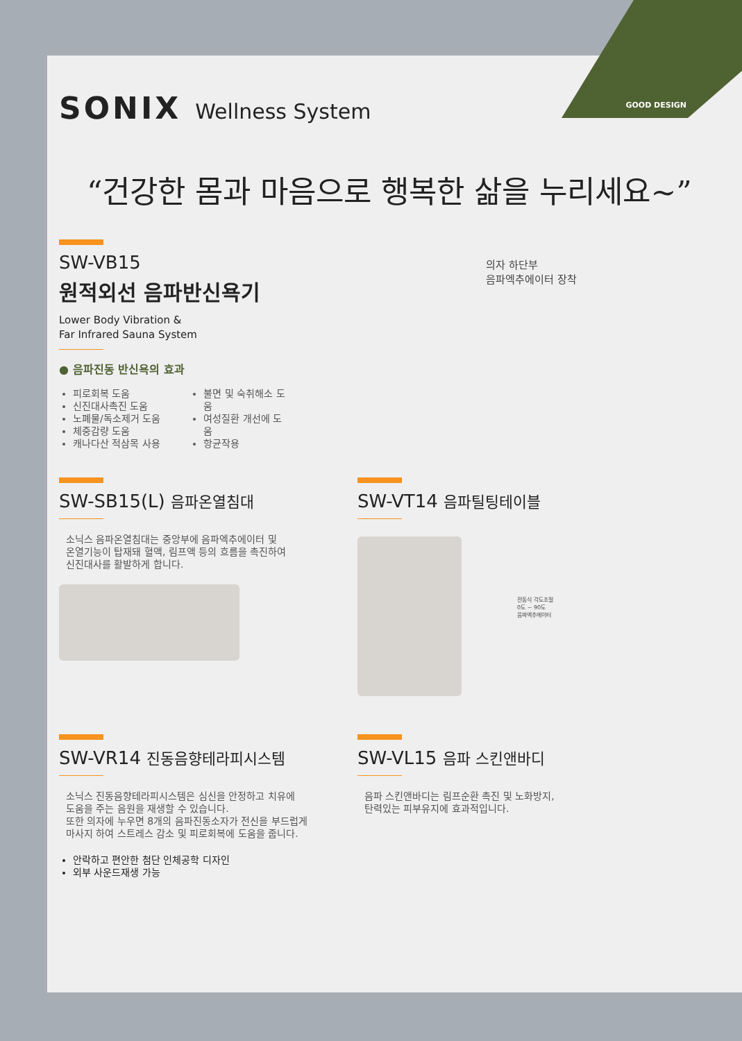GOOD DESIGN
SONIX Wellness System
“건강한 몸과 마음으로 행복한 삶을 누리세요~”
의자 하단부
음파엑추에이터 장착
SW-VB15
원적외선 음파반신욕기
Lower Body Vibration &
Far Infrared Sauna System
● 음파진동 반신욕의 효과
피로회복 도움
신진대사촉진 도움
노폐물/독소제거 도움
체중감량 도움
캐나다산 적삼목 사용
불면 및 숙취해소 도움
여성질환 개선에 도움
항균작용
SW-SB15(L) 음파온열침대
소닉스 음파온열침대는 중앙부에 음파엑추에이터 및
온열기능이 탑재돼 혈액, 림프액 등의 흐름을 촉진하여
신진대사를 활발하게 합니다.
SW-VT14 음파틸팅테이블
전동식 각도조절
0도 ~ 90도
음파엑추에이터
SW-VR14 진동음향테라피시스템
소닉스 진동음향테라피시스템은 심신을 안정하고 치유에
도움을 주는 음원을 재생할 수 있습니다.
또한 의자에 누우면 8개의 음파진동소자가 전신을 부드럽게
마사지 하여 스트레스 감소 및 피로회복에 도움을 줍니다.
안락하고 편안한 첨단 인체공학 디자인
외부 사운드재생 가능
SW-VL15 음파 스킨앤바디
음파 스킨앤바디는 림프순환 촉진 및 노화방지,
탄력있는 피부유지에 효과적입니다.